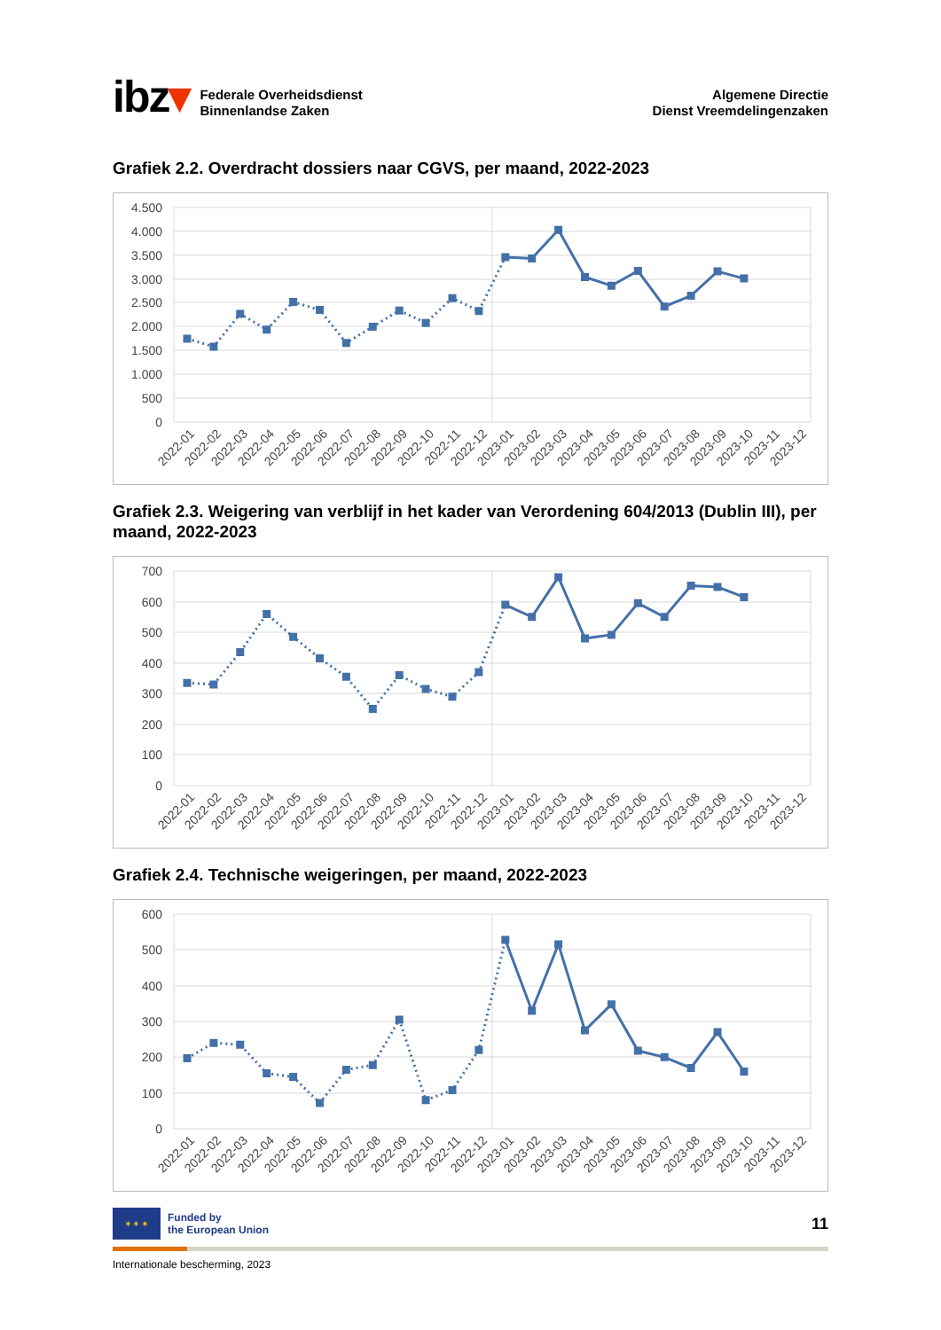ibz▾
Federale Overheidsdienst
Binnenlandse Zaken
Algemene Directie
Dienst Vreemdelingenzaken
Grafiek 2.2. Overdracht dossiers naar CGVS, per maand, 2022-2023
4.500
4.000
3.500
3.000
2.500
2.000
1.500
1.000
500
0
2022-01
2022-02
2022-03
2022-04
2022-05
2022-06
2022-07
2022-08
2022-09
2022-10
2022-11
2022-12
2023-01
2023-02
2023-03
2023-04
2023-05
2023-06
2023-07
2023-08
2023-09
2023-10
2023-11
2023-12
Grafiek 2.3. Weigering van verblijf in het kader van Verordening 604/2013 (Dublin III), per maand, 2022-2023
700
600
500
400
300
200
100
0
2022-01
2022-02
2022-03
2022-04
2022-05
2022-06
2022-07
2022-08
2022-09
2022-10
2022-11
2022-12
2023-01
2023-02
2023-03
2023-04
2023-05
2023-06
2023-07
2023-08
2023-09
2023-10
2023-11
2023-12
Grafiek 2.4. Technische weigeringen, per maand, 2022-2023
600
500
400
300
200
100
0
2022-01
2022-02
2022-03
2022-04
2022-05
2022-06
2022-07
2022-08
2022-09
2022-10
2022-11
2022-12
2023-01
2023-02
2023-03
2023-04
2023-05
2023-06
2023-07
2023-08
2023-09
2023-10
2023-11
2023-12
✶ ✶ ✶
Funded by
the European Union
11
Internationale bescherming, 2023